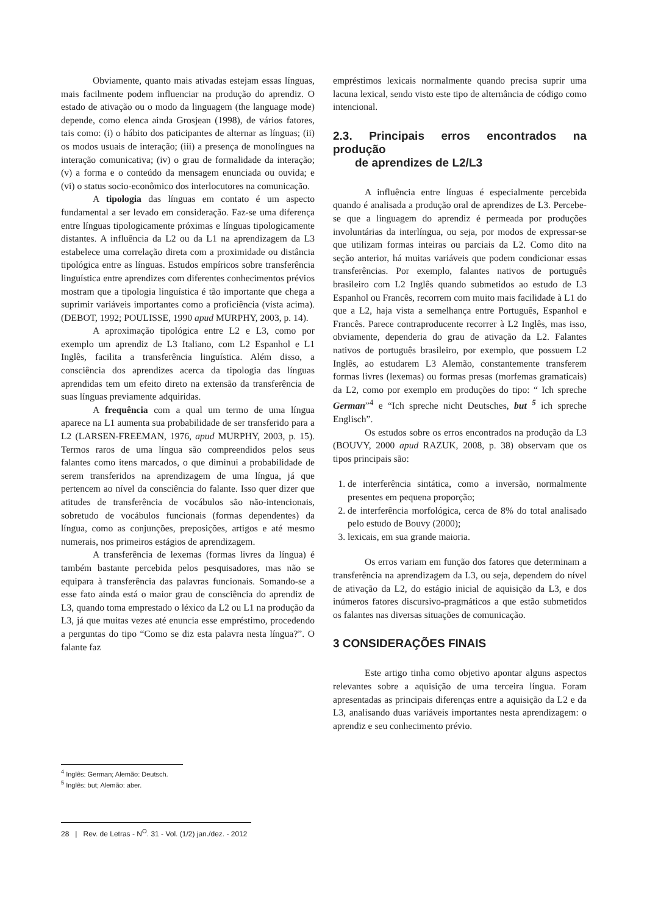Obviamente, quanto mais ativadas estejam essas línguas, mais facilmente podem influenciar na produção do aprendiz. O estado de ativação ou o modo da linguagem (the language mode) depende, como elenca ainda Grosjean (1998), de vários fatores, tais como: (i) o hábito dos paticipantes de alternar as línguas; (ii) os modos usuais de interação; (iii) a presença de monolíngues na interação comunicativa; (iv) o grau de formalidade da interação; (v) a forma e o conteúdo da mensagem enunciada ou ouvida; e (vi) o status socio-econômico dos interlocutores na comunicação.
A tipologia das línguas em contato é um aspecto fundamental a ser levado em consideração. Faz-se uma diferença entre línguas tipologicamente próximas e línguas tipologicamente distantes. A influência da L2 ou da L1 na aprendizagem da L3 estabelece uma correlação direta com a proximidade ou distância tipológica entre as línguas. Estudos empíricos sobre transferência linguística entre aprendizes com diferentes conhecimentos prévios mostram que a tipologia linguística é tão importante que chega a suprimir variáveis importantes como a proficiência (vista acima). (DEBOT, 1992; POULISSE, 1990 apud MURPHY, 2003, p. 14).
A aproximação tipológica entre L2 e L3, como por exemplo um aprendiz de L3 Italiano, com L2 Espanhol e L1 Inglês, facilita a transferência linguística. Além disso, a consciência dos aprendizes acerca da tipologia das línguas aprendidas tem um efeito direto na extensão da transferência de suas línguas previamente adquiridas.
A frequência com a qual um termo de uma língua aparece na L1 aumenta sua probabilidade de ser transferido para a L2 (LARSEN-FREEMAN, 1976, apud MURPHY, 2003, p. 15). Termos raros de uma língua são compreendidos pelos seus falantes como itens marcados, o que diminui a probabilidade de serem transferidos na aprendizagem de uma língua, já que pertencem ao nível da consciência do falante. Isso quer dizer que atitudes de transferência de vocábulos são não-intencionais, sobretudo de vocábulos funcionais (formas dependentes) da língua, como as conjunções, preposições, artigos e até mesmo numerais, nos primeiros estágios de aprendizagem.
A transferência de lexemas (formas livres da língua) é também bastante percebida pelos pesquisadores, mas não se equipara à transferência das palavras funcionais. Somando-se a esse fato ainda está o maior grau de consciência do aprendiz de L3, quando toma emprestado o léxico da L2 ou L1 na produção da L3, já que muitas vezes até enuncia esse empréstimo, procedendo a perguntas do tipo “Como se diz esta palavra nesta língua?”. O falante faz
empréstimos lexicais normalmente quando precisa suprir uma lacuna lexical, sendo visto este tipo de alternância de código como intencional.
2.3. Principais erros encontrados na produção
de aprendizes de L2/L3
A influência entre línguas é especialmente percebida quando é analisada a produção oral de aprendizes de L3. Percebe-se que a linguagem do aprendiz é permeada por produções involuntárias da interlíngua, ou seja, por modos de expressar-se que utilizam formas inteiras ou parciais da L2. Como dito na seção anterior, há muitas variáveis que podem condicionar essas transferências. Por exemplo, falantes nativos de português brasileiro com L2 Inglês quando submetidos ao estudo de L3 Espanhol ou Francês, recorrem com muito mais facilidade à L1 do que a L2, haja vista a semelhança entre Português, Espanhol e Francês. Parece contraproducente recorrer à L2 Inglês, mas isso, obviamente, dependeria do grau de ativação da L2. Falantes nativos de português brasileiro, por exemplo, que possuem L2 Inglês, ao estudarem L3 Alemão, constantemente transferem formas livres (lexemas) ou formas presas (morfemas gramaticais) da L2, como por exemplo em produções do tipo: “ Ich spreche German”<sup>4</sup> e “Ich spreche nicht Deutsches, but <sup>5</sup> ich spreche Englisch”.
Os estudos sobre os erros encontrados na produção da L3 (BOUVY, 2000 apud RAZUK, 2008, p. 38) observam que os tipos principais são:
1. de interferência sintática, como a inversão, normalmente presentes em pequena proporção;
2. de interferência morfológica, cerca de 8% do total analisado pelo estudo de Bouvy (2000);
3. lexicais, em sua grande maioria.
Os erros variam em função dos fatores que determinam a transferência na aprendizagem da L3, ou seja, dependem do nível de ativação da L2, do estágio inicial de aquisição da L3, e dos inúmeros fatores discursivo-pragmáticos a que estão submetidos os falantes nas diversas situações de comunicação.
3 CONSIDERAÇÕES FINAIS
Este artigo tinha como objetivo apontar alguns aspectos relevantes sobre a aquisição de uma terceira língua. Foram apresentadas as principais diferenças entre a aquisição da L2 e da L3, analisando duas variáveis importantes nesta aprendizagem: o aprendiz e seu conhecimento prévio.
<sup>4</sup> Inglês: German; Alemão: Deutsch.
<sup>5</sup> Inglês: but; Alemão: aber.
28 | Rev. de Letras - N<sup>O</sup>. 31 - Vol. (1/2) jan./dez. - 2012